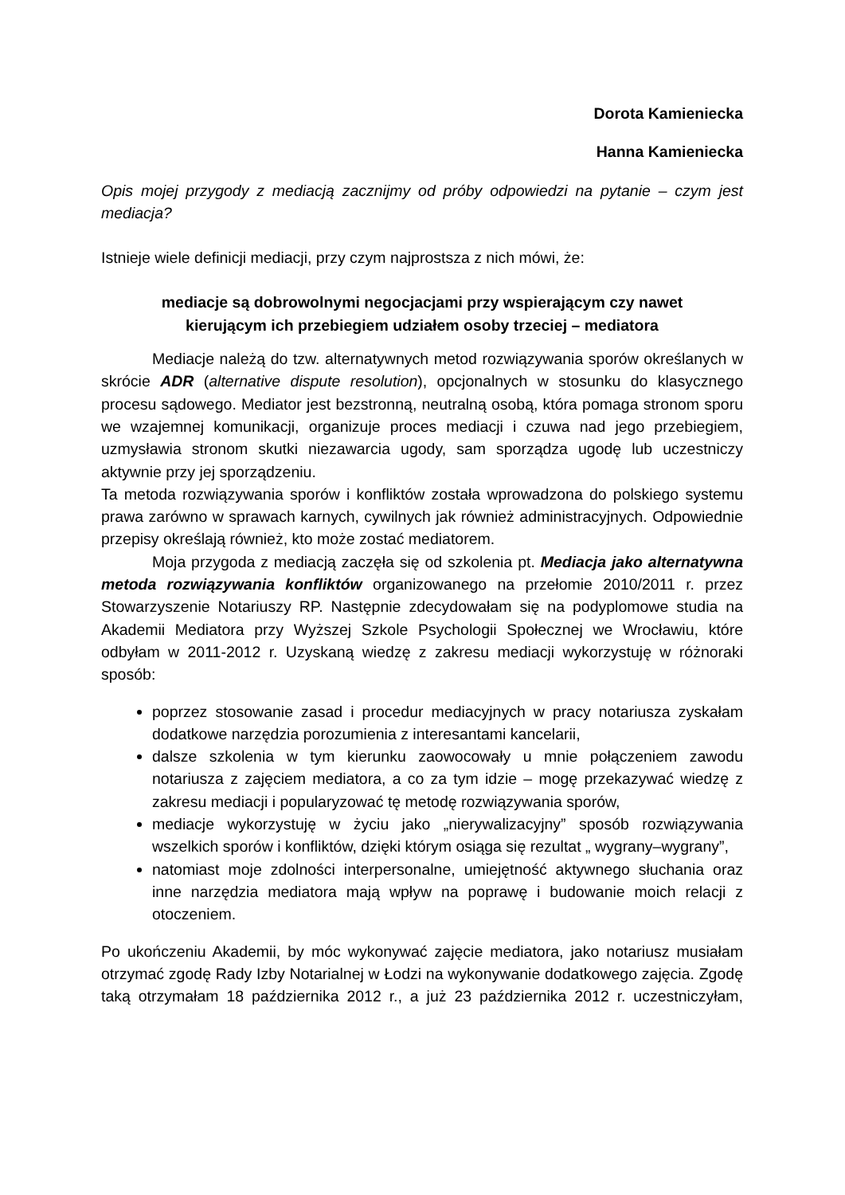Dorota Kamieniecka
Hanna Kamieniecka
Opis mojej przygody z mediacją zacznijmy od próby odpowiedzi na pytanie – czym jest mediacja?
Istnieje wiele definicji mediacji, przy czym najprostsza z nich mówi, że:
mediacje są dobrowolnymi negocjacjami przy wspierającym czy nawet
kierującym ich przebiegiem udziałem osoby trzeciej – mediatora
Mediacje należą do tzw. alternatywnych metod rozwiązywania sporów określanych w skrócie ADR (alternative dispute resolution), opcjonalnych w stosunku do klasycznego procesu sądowego. Mediator jest bezstronną, neutralną osobą, która pomaga stronom sporu we wzajemnej komunikacji, organizuje proces mediacji i czuwa nad jego przebiegiem, uzmysławia stronom skutki niezawarcia ugody, sam sporządza ugodę lub uczestniczy aktywnie przy jej sporządzeniu.
Ta metoda rozwiązywania sporów i konfliktów została wprowadzona do polskiego systemu prawa zarówno w sprawach karnych, cywilnych jak również administracyjnych. Odpowiednie przepisy określają również, kto może zostać mediatorem.
Moja przygoda z mediacją zaczęła się od szkolenia pt. Mediacja jako alternatywna metoda rozwiązywania konfliktów organizowanego na przełomie 2010/2011 r. przez Stowarzyszenie Notariuszy RP. Następnie zdecydowałam się na podyplomowe studia na Akademii Mediatora przy Wyższej Szkole Psychologii Społecznej we Wrocławiu, które odbyłam w 2011-2012 r. Uzyskaną wiedzę z zakresu mediacji wykorzystuję w różnoraki sposób:
poprzez stosowanie zasad i procedur mediacyjnych w pracy notariusza zyskałam dodatkowe narzędzia porozumienia z interesantami kancelarii,
dalsze szkolenia w tym kierunku zaowocowały u mnie połączeniem zawodu notariusza z zajęciem mediatora, a co za tym idzie – mogę przekazywać wiedzę z zakresu mediacji i popularyzować tę metodę rozwiązywania sporów,
mediacje wykorzystuję w życiu jako „nierywalizacyjny” sposób rozwiązywania wszelkich sporów i konfliktów, dzięki którym osiąga się rezultat „ wygrany–wygrany”,
natomiast moje zdolności interpersonalne, umiejętność aktywnego słuchania oraz inne narzędzia mediatora mają wpływ na poprawę i budowanie moich relacji z otoczeniem.
Po ukończeniu Akademii, by móc wykonywać zajęcie mediatora, jako notariusz musiałam otrzymać zgodę Rady Izby Notarialnej w Łodzi na wykonywanie dodatkowego zajęcia. Zgodę taką otrzymałam 18 października 2012 r., a już 23 października 2012 r. uczestniczyłam,